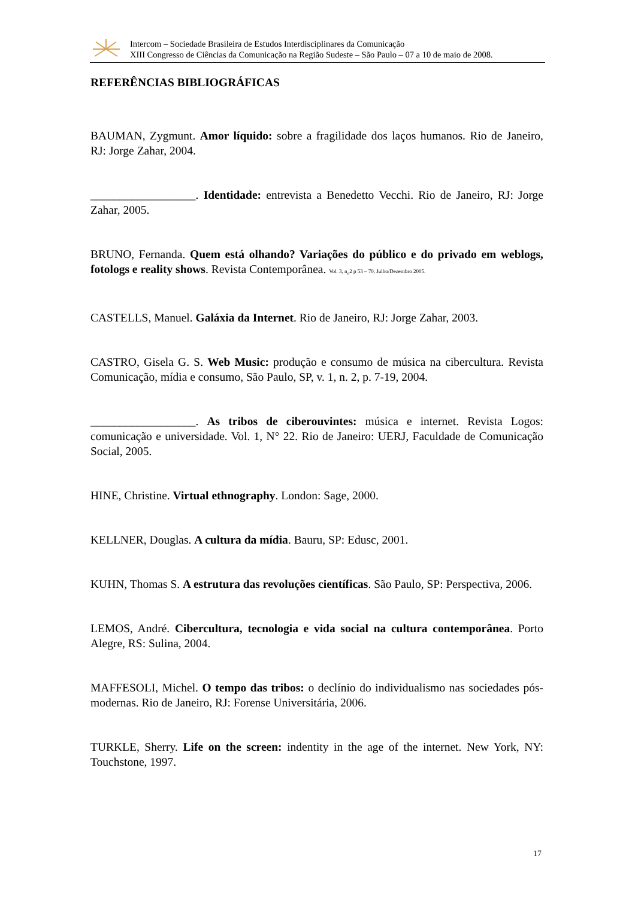Intercom – Sociedade Brasileira de Estudos Interdisciplinares da Comunicação
XIII Congresso de Ciências da Comunicação na Região Sudeste – São Paulo – 07 a 10 de maio de 2008.
REFERÊNCIAS BIBLIOGRÁFICAS
BAUMAN, Zygmunt. Amor líquido: sobre a fragilidade dos laços humanos. Rio de Janeiro, RJ: Jorge Zahar, 2004.
__________________. Identidade: entrevista a Benedetto Vecchi. Rio de Janeiro, RJ: Jorge Zahar, 2005.
BRUNO, Fernanda. Quem está olhando? Variações do público e do privado em weblogs, fotologs e reality shows. Revista Contemporânea. Vol. 3, n<sub>o</sub>2 p 53 – 70, Julho/Dezembro 2005.
CASTELLS, Manuel. Galáxia da Internet. Rio de Janeiro, RJ: Jorge Zahar, 2003.
CASTRO, Gisela G. S. Web Music: produção e consumo de música na cibercultura. Revista Comunicação, mídia e consumo, São Paulo, SP, v. 1, n. 2, p. 7-19, 2004.
__________________. As tribos de ciberouvintes: música e internet. Revista Logos: comunicação e universidade. Vol. 1, N° 22. Rio de Janeiro: UERJ, Faculdade de Comunicação Social, 2005.
HINE, Christine. Virtual ethnography. London: Sage, 2000.
KELLNER, Douglas. A cultura da mídia. Bauru, SP: Edusc, 2001.
KUHN, Thomas S. A estrutura das revoluções científicas. São Paulo, SP: Perspectiva, 2006.
LEMOS, André. Cibercultura, tecnologia e vida social na cultura contemporânea. Porto Alegre, RS: Sulina, 2004.
MAFFESOLI, Michel. O tempo das tribos: o declínio do individualismo nas sociedades pós-modernas. Rio de Janeiro, RJ: Forense Universitária, 2006.
TURKLE, Sherry. Life on the screen: indentity in the age of the internet. New York, NY: Touchstone, 1997.
17